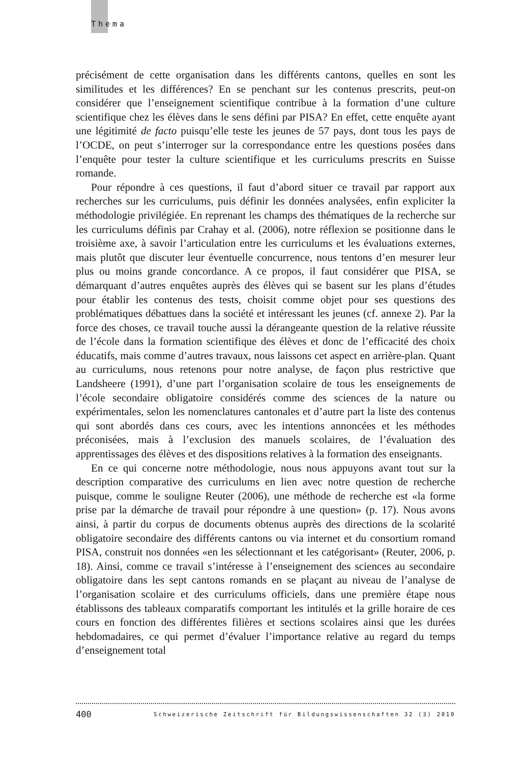Thema
précisément de cette organisation dans les différents cantons, quelles en sont les similitudes et les différences? En se penchant sur les contenus prescrits, peut-on considérer que l’enseignement scientifique contribue à la formation d’une culture scientifique chez les élèves dans le sens défini par PISA? En effet, cette enquête ayant une légitimité de facto puisqu’elle teste les jeunes de 57 pays, dont tous les pays de l’OCDE, on peut s’interroger sur la correspondance entre les questions posées dans l’enquête pour tester la culture scientifique et les curriculums prescrits en Suisse romande.
Pour répondre à ces questions, il faut d’abord situer ce travail par rapport aux recherches sur les curriculums, puis définir les données analysées, enfin expliciter la méthodologie privilégiée. En reprenant les champs des thématiques de la recherche sur les curriculums définis par Crahay et al. (2006), notre réflexion se positionne dans le troisième axe, à savoir l’articulation entre les curriculums et les évaluations externes, mais plutôt que discuter leur éventuelle concurrence, nous tentons d’en mesurer leur plus ou moins grande concordance. A ce propos, il faut considérer que PISA, se démarquant d’autres enquêtes auprès des élèves qui se basent sur les plans d’études pour établir les contenus des tests, choisit comme objet pour ses questions des problématiques débattues dans la société et intéressant les jeunes (cf. annexe 2). Par la force des choses, ce travail touche aussi la dérangeante question de la relative réussite de l’école dans la formation scientifique des élèves et donc de l’efficacité des choix éducatifs, mais comme d’autres travaux, nous laissons cet aspect en arrière-plan. Quant au curriculums, nous retenons pour notre analyse, de façon plus restrictive que Landsheere (1991), d’une part l’organisation scolaire de tous les enseignements de l’école secondaire obligatoire considérés comme des sciences de la nature ou expérimentales, selon les nomenclatures cantonales et d’autre part la liste des contenus qui sont abordés dans ces cours, avec les intentions annoncées et les méthodes préconisées, mais à l’exclusion des manuels scolaires, de l’évaluation des apprentissages des élèves et des dispositions relatives à la formation des enseignants.
En ce qui concerne notre méthodologie, nous nous appuyons avant tout sur la description comparative des curriculums en lien avec notre question de recherche puisque, comme le souligne Reuter (2006), une méthode de recherche est «la forme prise par la démarche de travail pour répondre à une question» (p. 17). Nous avons ainsi, à partir du corpus de documents obtenus auprès des directions de la scolarité obligatoire secondaire des différents cantons ou via internet et du consortium romand PISA, construit nos données «en les sélectionnant et les catégorisant» (Reuter, 2006, p. 18). Ainsi, comme ce travail s’intéresse à l’enseignement des sciences au secondaire obligatoire dans les sept cantons romands en se plaçant au niveau de l’analyse de l’organisation scolaire et des curriculums officiels, dans une première étape nous établissons des tableaux comparatifs comportant les intitulés et la grille horaire de ces cours en fonction des différentes filières et sections scolaires ainsi que les durées hebdomadaires, ce qui permet d’évaluer l’importance relative au regard du temps d’enseignement total
400 Schweizerische Zeitschrift für Bildungswissenschaften 32 (3) 2010